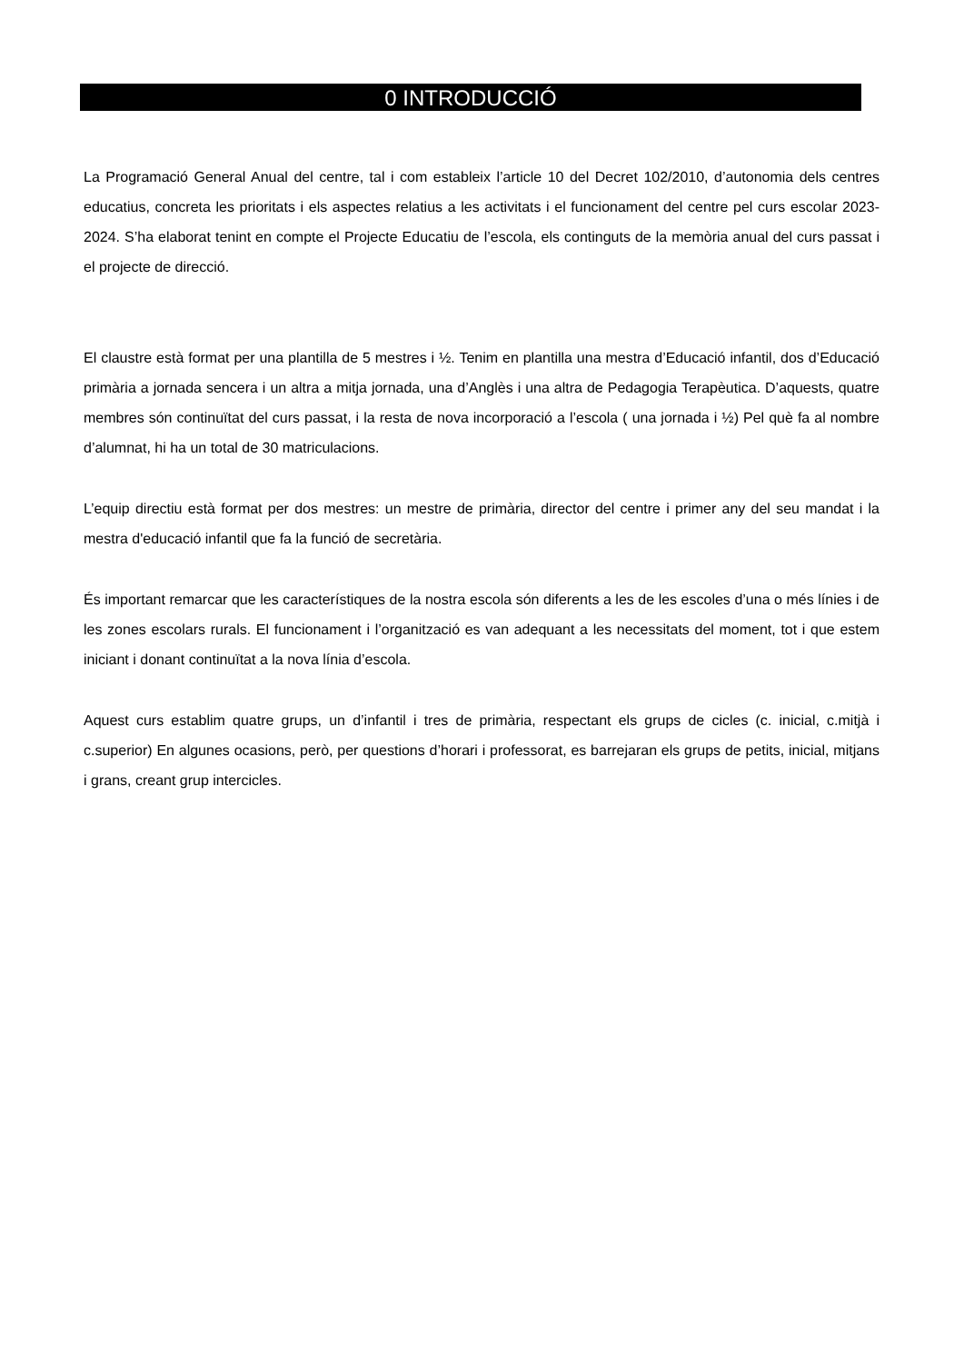0 INTRODUCCIÓ
La Programació General Anual del centre, tal i com estableix l’article 10 del Decret 102/2010, d’autonomia dels centres educatius, concreta les prioritats i els aspectes relatius a les activitats i el funcionament del centre pel curs escolar 2023-2024. S’ha elaborat tenint en compte el Projecte Educatiu de l’escola, els continguts de la memòria anual del curs passat i el projecte de direcció.
El claustre està format per una plantilla de 5 mestres i ½. Tenim en plantilla una mestra d’Educació infantil, dos d’Educació primària a jornada sencera i un altra a mitja jornada, una d’Anglès i una altra de Pedagogia Terapèutica. D’aquests, quatre membres són continuïtat del curs passat, i la resta de nova incorporació a l’escola ( una jornada i ½) Pel què fa al nombre d’alumnat, hi ha un total de 30 matriculacions.
L’equip directiu està format per dos mestres: un mestre de primària, director del centre i primer any del seu mandat i la mestra d'educació infantil que fa la funció de secretària.
És important remarcar que les característiques de la nostra escola són diferents a les de les escoles d’una o més línies i de les zones escolars rurals. El funcionament i l’organització es van adequant a les necessitats del moment, tot i que estem iniciant i donant continuïtat a la nova línia d’escola.
Aquest curs establim quatre grups, un d’infantil i tres de primària, respectant els grups de cicles (c. inicial, c.mitjà i c.superior) En algunes ocasions, però, per questions d’horari i professorat, es barrejaran els grups de petits, inicial, mitjans i grans, creant grup intercicles.